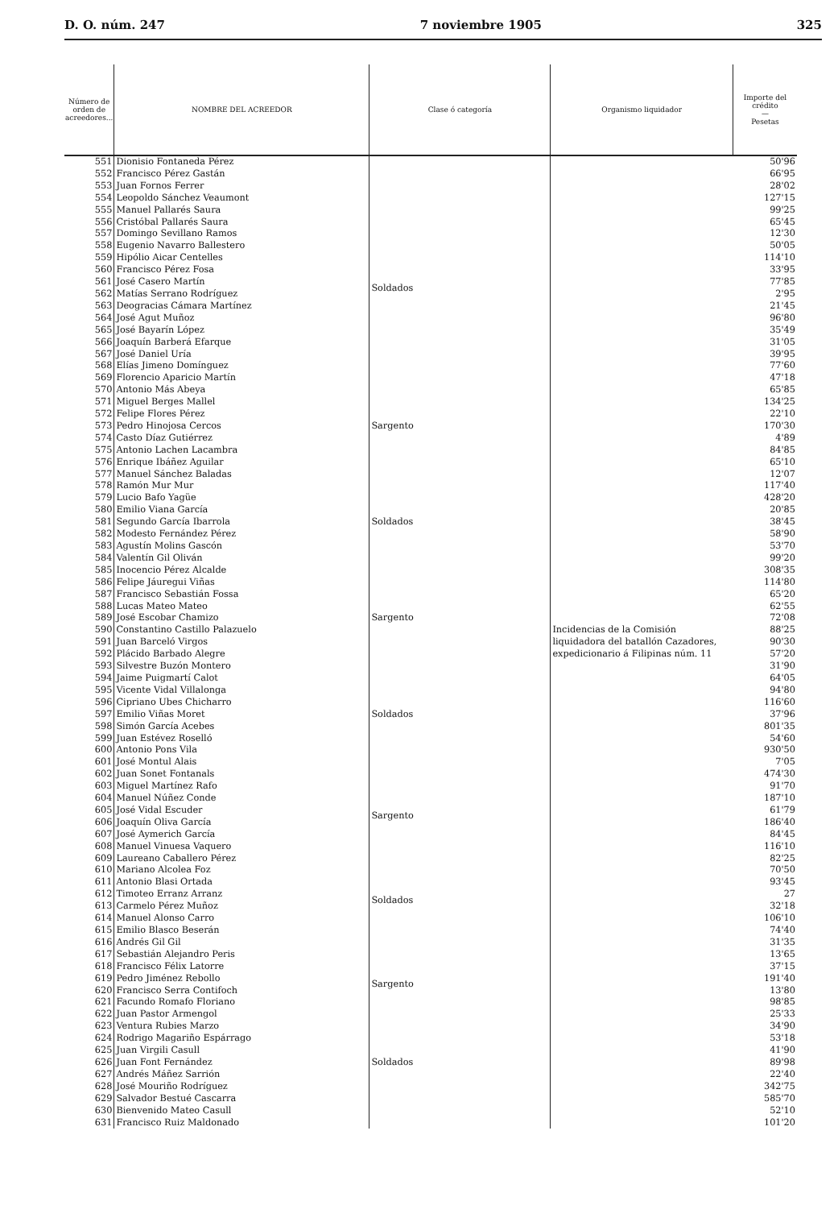D. O. núm. 247 7 noviembre 1905 325
| Número de orden de acreedores... | NOMBRE DEL ACREEDOR | Clase ó categoría | Organismo liquidador | Importe del crédito — Pesetas |
| --- | --- | --- | --- | --- |
| 551 | Dionisio Fontaneda Pérez | Soldados | Incidencias de la Comisión liquidadora del batallón Cazadores, expedicionario á Filipinas núm. 11 | 50'96 |
| 552 | Francisco Pérez Gastán | | | 66'95 |
| 553 | Juan Fornos Ferrer | | | 28'02 |
| 554 | Leopoldo Sánchez Veaumont | | | 127'15 |
| 555 | Manuel Pallarés Saura | | | 99'25 |
| 556 | Cristóbal Pallarés Saura | | | 65'45 |
| 557 | Domingo Sevillano Ramos | | | 12'30 |
| 558 | Eugenio Navarro Ballestero | | | 50'05 |
| 559 | Hipólio Aicar Centelles | | | 114'10 |
| 560 | Francisco Pérez Fosa | | | 33'95 |
| 561 | José Casero Martín | | | 77'85 |
| 562 | Matías Serrano Rodríguez | | | 2'95 |
| 563 | Deogracias Cámara Martínez | | | 21'45 |
| 564 | José Agut Muñoz | | | 96'80 |
| 565 | José Bayarín López | | | 35'49 |
| 566 | Joaquín Barberá Efarque | | | 31'05 |
| 567 | José Daniel Uría | | | 39'95 |
| 568 | Elías Jimeno Domínguez | | | 77'60 |
| 569 | Florencio Aparicio Martín | | | 47'18 |
| 570 | Antonio Más Abeya | | | 65'85 |
| 571 | Miguel Berges Mallel | | | 134'25 |
| 572 | Felipe Flores Pérez | | | 22'10 |
| 573 | Pedro Hinojosa Cercos | Sargento | | 170'30 |
| 574 | Casto Díaz Gutiérrez | Soldados | | 4'89 |
| 575 | Antonio Lachen Lacambra | | | 84'85 |
| 576 | Enrique Ibáñez Aguilar | | | 65'10 |
| 577 | Manuel Sánchez Baladas | | | 12'07 |
| 578 | Ramón Mur Mur | | | 117'40 |
| 579 | Lucio Bafo Yagüe | | | 428'20 |
| 580 | Emilio Viana García | | | 20'85 |
| 581 | Segundo García Ibarrola | | | 38'45 |
| 582 | Modesto Fernández Pérez | | | 58'90 |
| 583 | Agustín Molins Gascón | | | 53'70 |
| 584 | Valentín Gil Oliván | | | 99'20 |
| 585 | Inocencio Pérez Alcalde | | | 308'35 |
| 586 | Felipe Jáuregui Viñas | | | 114'80 |
| 587 | Francisco Sebastián Fossa | | | 65'20 |
| 588 | Lucas Mateo Mateo | | | 62'55 |
| 589 | José Escobar Chamizo | Sargento | | 72'08 |
| 590 | Constantino Castillo Palazuelo | Soldados | | 88'25 |
| 591 | Juan Barceló Virgos | | | 90'30 |
| 592 | Plácido Barbado Alegre | | | 57'20 |
| 593 | Silvestre Buzón Montero | | | 31'90 |
| 594 | Jaime Puigmartí Calot | | | 64'05 |
| 595 | Vicente Vidal Villalonga | | | 94'80 |
| 596 | Cipriano Ubes Chicharro | | | 116'60 |
| 597 | Emilio Viñas Moret | | | 37'96 |
| 598 | Simón García Acebes | | | 801'35 |
| 599 | Juan Estévez Roselló | | | 54'60 |
| 600 | Antonio Pons Vila | | | 930'50 |
| 601 | José Montul Alais | | | 7'05 |
| 602 | Juan Sonet Fontanals | | | 474'30 |
| 603 | Miguel Martínez Rafo | | | 91'70 |
| 604 | Manuel Núñez Conde | | | 187'10 |
| 605 | José Vidal Escuder | Sargento | | 61'79 |
| 606 | Joaquín Oliva García | | | 186'40 |
| 607 | José Aymerich García | Soldados | | 84'45 |
| 608 | Manuel Vinuesa Vaquero | | | 116'10 |
| 609 | Laureano Caballero Pérez | | | 82'25 |
| 610 | Mariano Alcolea Foz | | | 70'50 |
| 611 | Antonio Blasi Ortada | | | 93'45 |
| 612 | Timoteo Erranz Arranz | | | 27 |
| 613 | Carmelo Pérez Muñoz | | | 32'18 |
| 614 | Manuel Alonso Carro | | | 106'10 |
| 615 | Emilio Blasco Beserán | | | 74'40 |
| 616 | Andrés Gil Gil | | | 31'35 |
| 617 | Sebastián Alejandro Peris | | | 13'65 |
| 618 | Francisco Félix Latorre | | | 37'15 |
| 619 | Pedro Jiménez Rebollo | Sargento | | 191'40 |
| 620 | Francisco Serra Contifoch | | | 13'80 |
| 621 | Facundo Romafo Floriano | Soldados | | 98'85 |
| 622 | Juan Pastor Armengol | | | 25'33 |
| 623 | Ventura Rubies Marzo | | | 34'90 |
| 624 | Rodrigo Magariño Espárrago | | | 53'18 |
| 625 | Juan Virgili Casull | | | 41'90 |
| 626 | Juan Font Fernández | | | 89'98 |
| 627 | Andrés Máñez Sarrión | | | 22'40 |
| 628 | José Mouriño Rodríguez | | | 342'75 |
| 629 | Salvador Bestué Cascarra | | | 585'70 |
| 630 | Bienvenido Mateo Casull | | | 52'10 |
| 631 | Francisco Ruiz Maldonado | | | 101'20 |